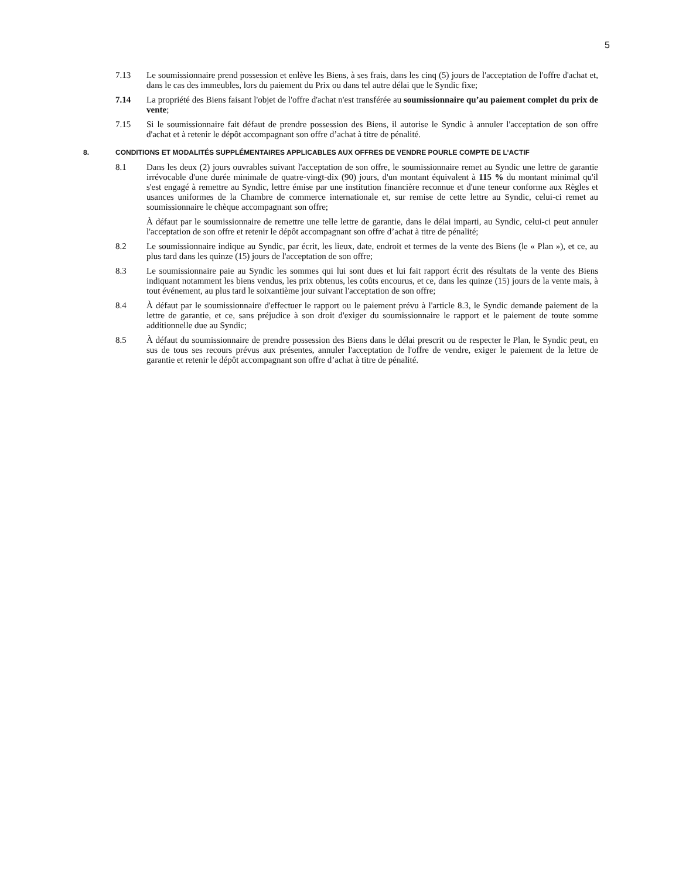5
7.13 Le soumissionnaire prend possession et enlève les Biens, à ses frais, dans les cinq (5) jours de l'acceptation de l'offre d'achat et, dans le cas des immeubles, lors du paiement du Prix ou dans tel autre délai que le Syndic fixe;
7.14 La propriété des Biens faisant l'objet de l'offre d'achat n'est transférée au soumissionnaire qu’au paiement complet du prix de vente;
7.15 Si le soumissionnaire fait défaut de prendre possession des Biens, il autorise le Syndic à annuler l'acceptation de son offre d'achat et à retenir le dépôt accompagnant son offre d’achat à titre de pénalité.
8. CONDITIONS ET MODALITÉS SUPPLÉMENTAIRES APPLICABLES AUX OFFRES DE VENDRE POURLE COMPTE DE L’ACTIF
8.1 Dans les deux (2) jours ouvrables suivant l'acceptation de son offre, le soumissionnaire remet au Syndic une lettre de garantie irrévocable d'une durée minimale de quatre-vingt-dix (90) jours, d'un montant équivalent à 115 % du montant minimal qu'il s'est engagé à remettre au Syndic, lettre émise par une institution financière reconnue et d'une teneur conforme aux Règles et usances uniformes de la Chambre de commerce internationale et, sur remise de cette lettre au Syndic, celui-ci remet au soumissionnaire le chèque accompagnant son offre;
À défaut par le soumissionnaire de remettre une telle lettre de garantie, dans le délai imparti, au Syndic, celui-ci peut annuler l'acceptation de son offre et retenir le dépôt accompagnant son offre d’achat à titre de pénalité;
8.2 Le soumissionnaire indique au Syndic, par écrit, les lieux, date, endroit et termes de la vente des Biens (le « Plan »), et ce, au plus tard dans les quinze (15) jours de l'acceptation de son offre;
8.3 Le soumissionnaire paie au Syndic les sommes qui lui sont dues et lui fait rapport écrit des résultats de la vente des Biens indiquant notamment les biens vendus, les prix obtenus, les coûts encourus, et ce, dans les quinze (15) jours de la vente mais, à tout événement, au plus tard le soixantième jour suivant l'acceptation de son offre;
8.4 À défaut par le soumissionnaire d'effectuer le rapport ou le paiement prévu à l'article 8.3, le Syndic demande paiement de la lettre de garantie, et ce, sans préjudice à son droit d'exiger du soumissionnaire le rapport et le paiement de toute somme additionnelle due au Syndic;
8.5 À défaut du soumissionnaire de prendre possession des Biens dans le délai prescrit ou de respecter le Plan, le Syndic peut, en sus de tous ses recours prévus aux présentes, annuler l'acceptation de l'offre de vendre, exiger le paiement de la lettre de garantie et retenir le dépôt accompagnant son offre d’achat à titre de pénalité.